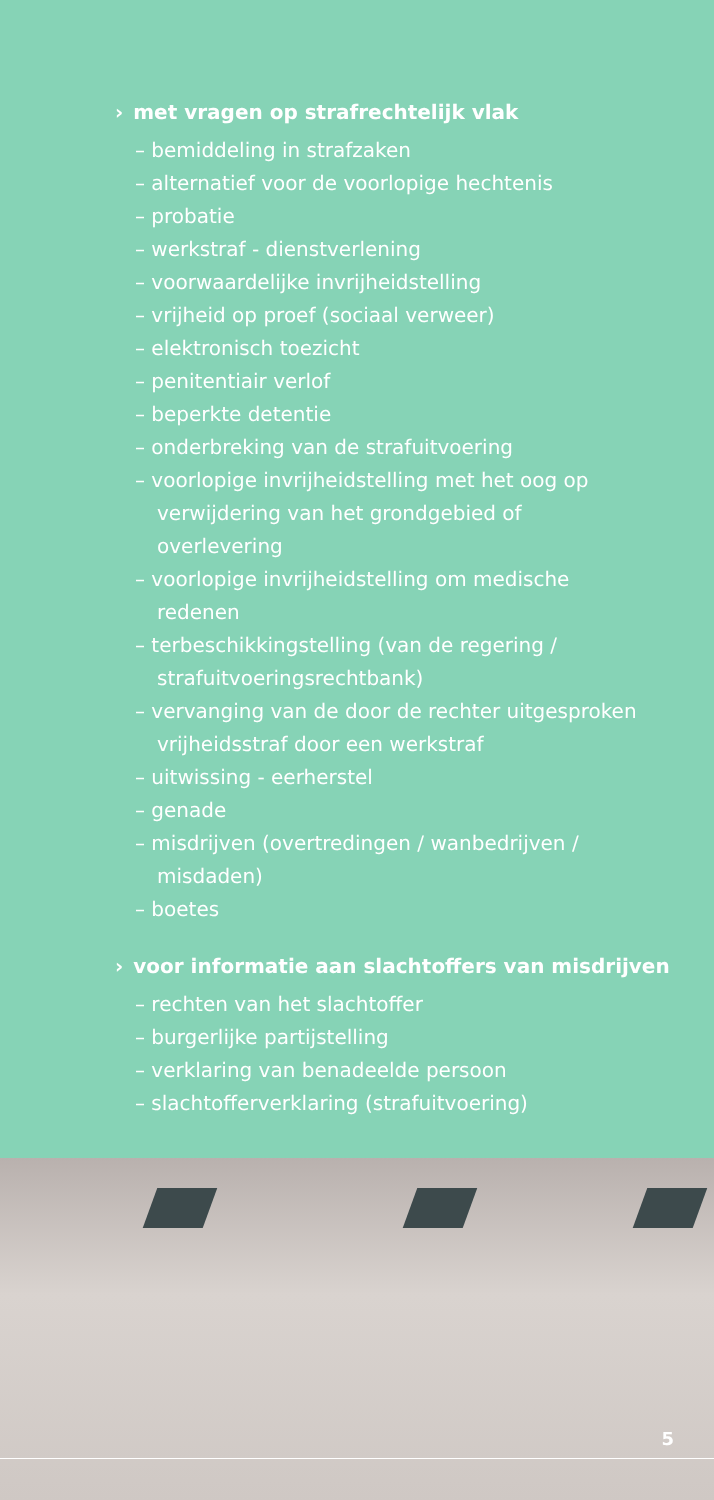› met vragen op strafrechtelijk vlak
– bemiddeling in strafzaken
– alternatief voor de voorlopige hechtenis
– probatie
– werkstraf - dienstverlening
– voorwaardelijke invrijheidstelling
– vrijheid op proef (sociaal verweer)
– elektronisch toezicht
– penitentiair verlof
– beperkte detentie
– onderbreking van de strafuitvoering
– voorlopige invrijheidstelling met het oog op verwijdering van het grondgebied of overlevering
– voorlopige invrijheidstelling om medische redenen
– terbeschikkingstelling (van de regering / strafuitvoeringsrechtbank)
– vervanging van de door de rechter uitgesproken vrijheidsstraf door een werkstraf
– uitwissing - eerherstel
– genade
– misdrijven (overtredingen / wanbedrijven / misdaden)
– boetes
› voor informatie aan slachtoffers van misdrijven
– rechten van het slachtoffer
– burgerlijke partijstelling
– verklaring van benadeelde persoon
– slachtofferverklaring (strafuitvoering)
5